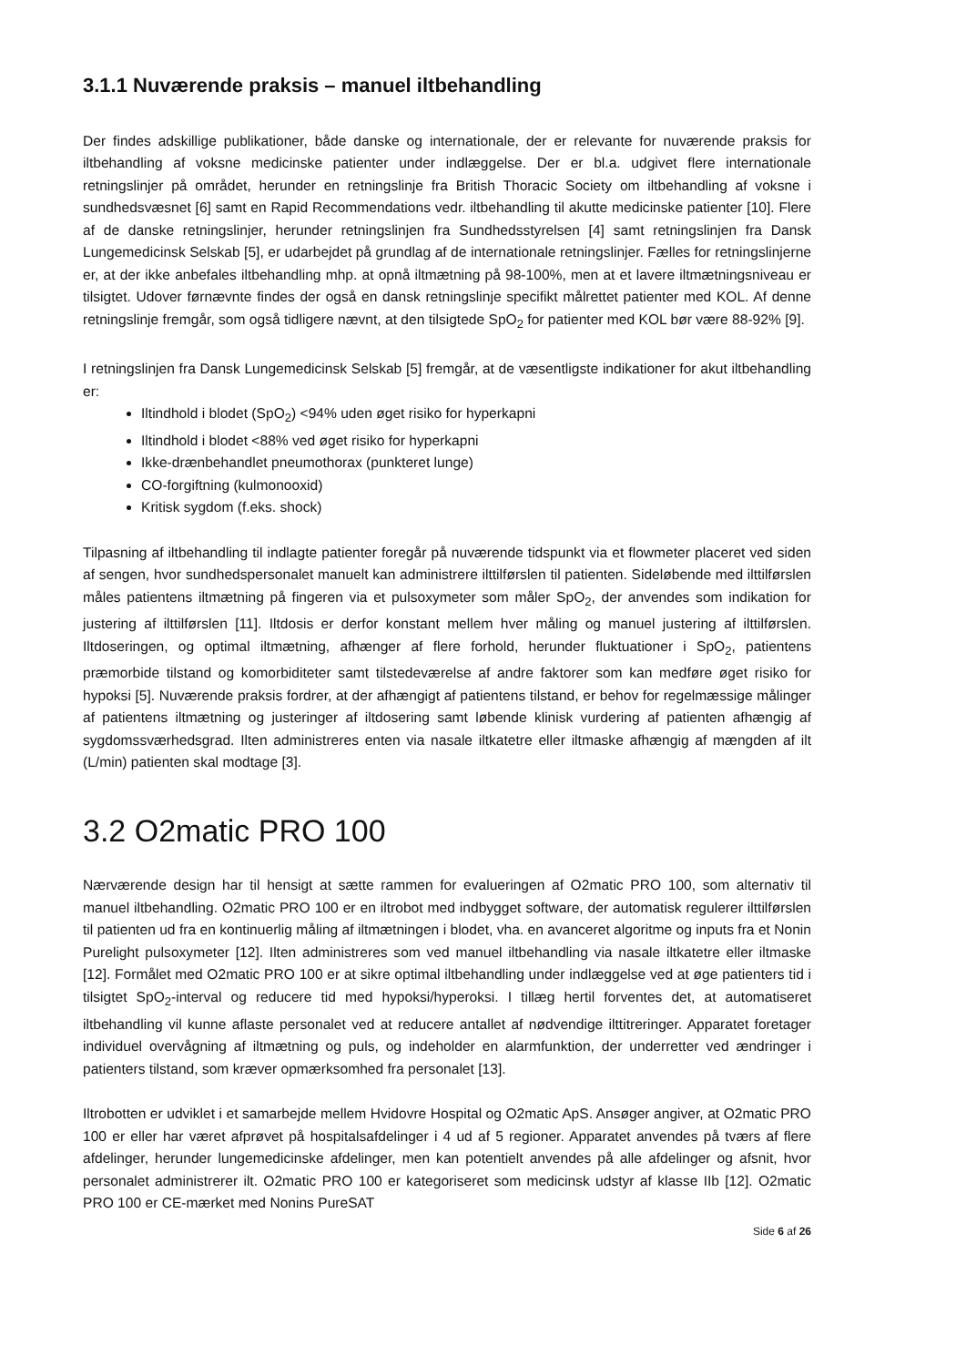3.1.1 Nuværende praksis – manuel iltbehandling
Der findes adskillige publikationer, både danske og internationale, der er relevante for nuværende praksis for iltbehandling af voksne medicinske patienter under indlæggelse. Der er bl.a. udgivet flere internationale retningslinjer på området, herunder en retningslinje fra British Thoracic Society om iltbehandling af voksne i sundhedsvæsnet [6] samt en Rapid Recommendations vedr. iltbehandling til akutte medicinske patienter [10]. Flere af de danske retningslinjer, herunder retningslinjen fra Sundhedsstyrelsen [4] samt retningslinjen fra Dansk Lungemedicinsk Selskab [5], er udarbejdet på grundlag af de internationale retningslinjer. Fælles for retningslinjerne er, at der ikke anbefales iltbehandling mhp. at opnå iltmætning på 98-100%, men at et lavere iltmætningsniveau er tilsigtet. Udover førnævnte findes der også en dansk retningslinje specifikt målrettet patienter med KOL. Af denne retningslinje fremgår, som også tidligere nævnt, at den tilsigtede SpO<sub>2</sub> for patienter med KOL bør være 88-92% [9].
I retningslinjen fra Dansk Lungemedicinsk Selskab [5] fremgår, at de væsentligste indikationer for akut iltbehandling er:
Iltindhold i blodet (SpO<sub>2</sub>) <94% uden øget risiko for hyperkapni
Iltindhold i blodet <88% ved øget risiko for hyperkapni
Ikke-drænbehandlet pneumothorax (punkteret lunge)
CO-forgiftning (kulmonooxid)
Kritisk sygdom (f.eks. shock)
Tilpasning af iltbehandling til indlagte patienter foregår på nuværende tidspunkt via et flowmeter placeret ved siden af sengen, hvor sundhedspersonalet manuelt kan administrere ilttilførslen til patienten. Sideløbende med ilttilførslen måles patientens iltmætning på fingeren via et pulsoxymeter som måler SpO<sub>2</sub>, der anvendes som indikation for justering af ilttilførslen [11]. Iltdosis er derfor konstant mellem hver måling og manuel justering af ilttilførslen. Iltdoseringen, og optimal iltmætning, afhænger af flere forhold, herunder fluktuationer i SpO<sub>2</sub>, patientens præmorbide tilstand og komorbiditeter samt tilstedeværelse af andre faktorer som kan medføre øget risiko for hypoksi [5]. Nuværende praksis fordrer, at der afhængigt af patientens tilstand, er behov for regelmæssige målinger af patientens iltmætning og justeringer af iltdosering samt løbende klinisk vurdering af patienten afhængig af sygdomssværhedsgrad. Ilten administreres enten via nasale iltkatetre eller iltmaske afhængig af mængden af ilt (L/min) patienten skal modtage [3].
3.2 O2matic PRO 100
Nærværende design har til hensigt at sætte rammen for evalueringen af O2matic PRO 100, som alternativ til manuel iltbehandling. O2matic PRO 100 er en iltrobot med indbygget software, der automatisk regulerer ilttilførslen til patienten ud fra en kontinuerlig måling af iltmætningen i blodet, vha. en avanceret algoritme og inputs fra et Nonin Purelight pulsoxymeter [12]. Ilten administreres som ved manuel iltbehandling via nasale iltkatetre eller iltmaske [12]. Formålet med O2matic PRO 100 er at sikre optimal iltbehandling under indlæggelse ved at øge patienters tid i tilsigtet SpO<sub>2</sub>-interval og reducere tid med hypoksi/hyperoksi. I tillæg hertil forventes det, at automatiseret iltbehandling vil kunne aflaste personalet ved at reducere antallet af nødvendige ilttitreringer. Apparatet foretager individuel overvågning af iltmætning og puls, og indeholder en alarmfunktion, der underretter ved ændringer i patienters tilstand, som kræver opmærksomhed fra personalet [13].
Iltrobotten er udviklet i et samarbejde mellem Hvidovre Hospital og O2matic ApS. Ansøger angiver, at O2matic PRO 100 er eller har været afprøvet på hospitalsafdelinger i 4 ud af 5 regioner. Apparatet anvendes på tværs af flere afdelinger, herunder lungemedicinske afdelinger, men kan potentielt anvendes på alle afdelinger og afsnit, hvor personalet administrerer ilt. O2matic PRO 100 er kategoriseret som medicinsk udstyr af klasse IIb [12]. O2matic PRO 100 er CE-mærket med Nonins PureSAT
Side 6 af 26